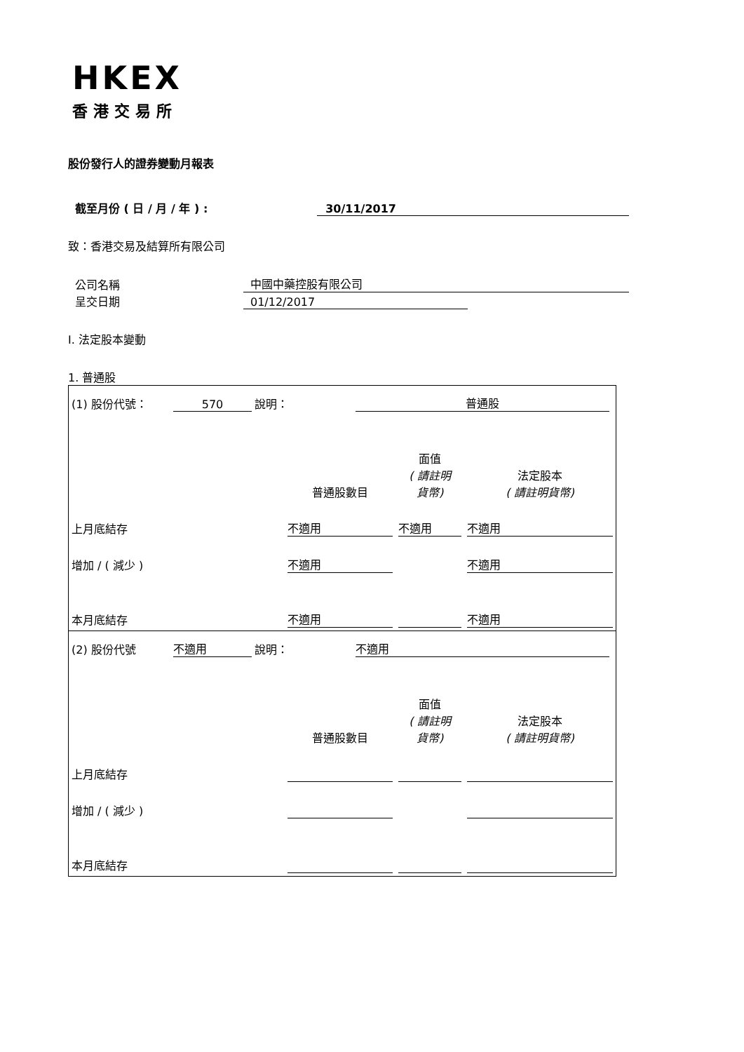HKEX
香港交易所
股份發行人的證券變動月報表
截至月份 ( 日 / 月 / 年 ) : 30/11/2017
致：香港交易及結算所有限公司
公司名稱 中國中藥控股有限公司
呈交日期 01/12/2017
I. 法定股本變動
1. 普通股
| (1) 股份代號： 570 說明： 普通股 | | | |
| | 普通股數目 | 面值 ( 請註明 貨幣) | 法定股本 ( 請註明貨幣) |
| 上月底結存 | 不適用 | 不適用 | 不適用 |
| 增加 / ( 減少 ) | 不適用 | | 不適用 |
| 本月底結存 | 不適用 | | 不適用 |
| (2) 股份代號 不適用 說明： 不適用 | | | |
| | 普通股數目 | 面值 ( 請註明 貨幣) | 法定股本 ( 請註明貨幣) |
| 上月底結存 | | | |
| 增加 / ( 減少 ) | | | |
| 本月底結存 | | | |